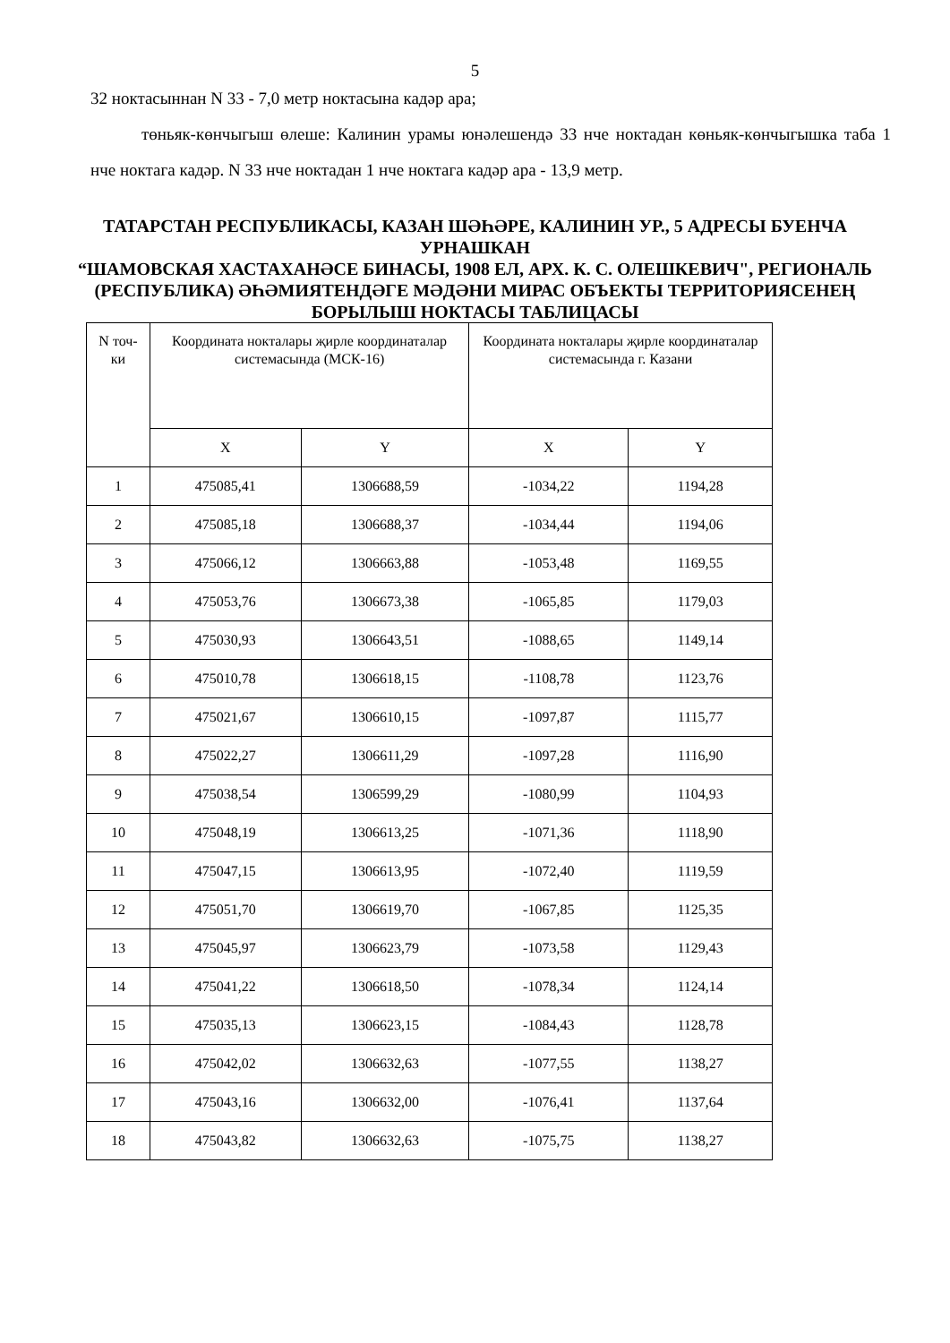5
32 ноктасыннан N 33 - 7,0 метр ноктасына кадәр ара;
төньяк-көнчыгыш өлеше: Калинин урамы юнәлешендә 33 нче ноктадан көньяк-көнчыгышка таба 1 нче ноктага кадәр. N 33 нче ноктадан 1 нче ноктага кадәр ара - 13,9 метр.
ТАТАРСТАН РЕСПУБЛИКАСЫ, КАЗАН ШӘҺӘРЕ, КАЛИНИН УР., 5 АДРЕСЫ БУЕНЧА УРНАШКАН
“ШАМОВСКАЯ ХАСТАХАНӘСЕ БИНАСЫ, 1908 ЕЛ, АРХ. К. С. ОЛЕШКЕВИЧ", РЕГИОНАЛЬ (РЕСПУБЛИКА) ӘҺӘМИЯТЕНДӘГЕ МӘДӘНИ МИРАС ОБЪЕКТЫ ТЕРРИТОРИЯСЕНЕҢ БОРЫЛЫШ НОКТАСЫ ТАБЛИЦАСЫ
| N точ- ки | Координата нокталары җирле координаталар системасында (МСК-16) | | Координата нокталары җирле координаталар системасында г. Казани | |
| --- | --- | --- | --- | --- |
| | X | Y | X | Y |
| 1 | 475085,41 | 1306688,59 | -1034,22 | 1194,28 |
| 2 | 475085,18 | 1306688,37 | -1034,44 | 1194,06 |
| 3 | 475066,12 | 1306663,88 | -1053,48 | 1169,55 |
| 4 | 475053,76 | 1306673,38 | -1065,85 | 1179,03 |
| 5 | 475030,93 | 1306643,51 | -1088,65 | 1149,14 |
| 6 | 475010,78 | 1306618,15 | -1108,78 | 1123,76 |
| 7 | 475021,67 | 1306610,15 | -1097,87 | 1115,77 |
| 8 | 475022,27 | 1306611,29 | -1097,28 | 1116,90 |
| 9 | 475038,54 | 1306599,29 | -1080,99 | 1104,93 |
| 10 | 475048,19 | 1306613,25 | -1071,36 | 1118,90 |
| 11 | 475047,15 | 1306613,95 | -1072,40 | 1119,59 |
| 12 | 475051,70 | 1306619,70 | -1067,85 | 1125,35 |
| 13 | 475045,97 | 1306623,79 | -1073,58 | 1129,43 |
| 14 | 475041,22 | 1306618,50 | -1078,34 | 1124,14 |
| 15 | 475035,13 | 1306623,15 | -1084,43 | 1128,78 |
| 16 | 475042,02 | 1306632,63 | -1077,55 | 1138,27 |
| 17 | 475043,16 | 1306632,00 | -1076,41 | 1137,64 |
| 18 | 475043,82 | 1306632,63 | -1075,75 | 1138,27 |